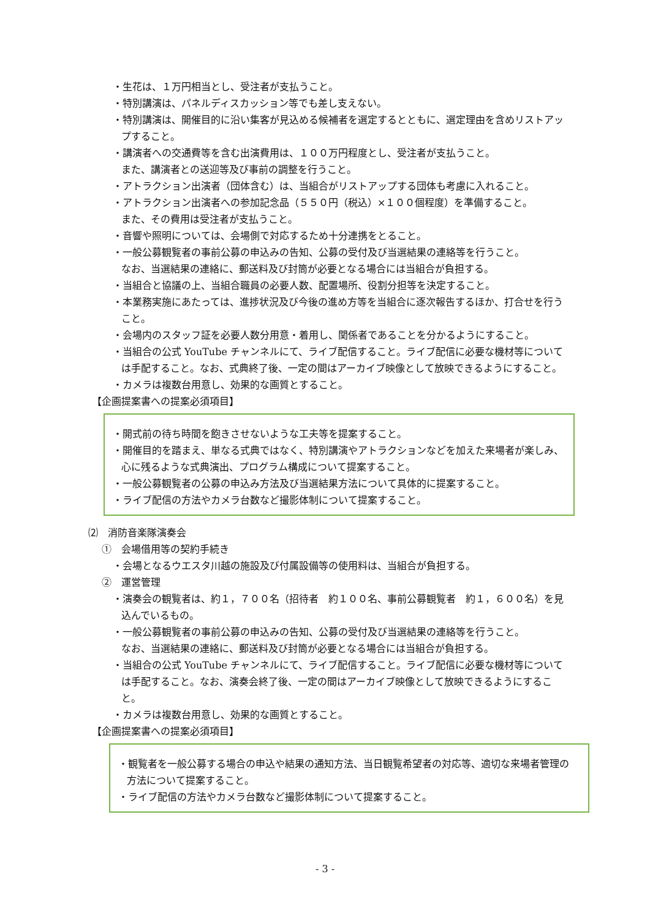・生花は、１万円相当とし、受注者が支払うこと。
・特別講演は、パネルディスカッション等でも差し支えない。
・特別講演は、開催目的に沿い集客が見込める候補者を選定するとともに、選定理由を含めリストアップすること。
・講演者への交通費等を含む出演費用は、１００万円程度とし、受注者が支払うこと。
また、講演者との送迎等及び事前の調整を行うこと。
・アトラクション出演者（団体含む）は、当組合がリストアップする団体も考慮に入れること。
・アトラクション出演者への参加記念品（５５０円（税込）×１００個程度）を準備すること。
また、その費用は受注者が支払うこと。
・音響や照明については、会場側で対応するため十分連携をとること。
・一般公募観覧者の事前公募の申込みの告知、公募の受付及び当選結果の連絡等を行うこと。
なお、当選結果の連絡に、郵送料及び封筒が必要となる場合には当組合が負担する。
・当組合と協議の上、当組合職員の必要人数、配置場所、役割分担等を決定すること。
・本業務実施にあたっては、進捗状況及び今後の進め方等を当組合に逐次報告するほか、打合せを行うこと。
・会場内のスタッフ証を必要人数分用意・着用し、関係者であることを分かるようにすること。
・当組合の公式 YouTube チャンネルにて、ライブ配信すること。ライブ配信に必要な機材等については手配すること。なお、式典終了後、一定の間はアーカイブ映像として放映できるようにすること。
・カメラは複数台用意し、効果的な画質とすること。
【企画提案書への提案必須項目】
・開式前の待ち時間を飽きさせないような工夫等を提案すること。
・開催目的を踏まえ、単なる式典ではなく、特別講演やアトラクションなどを加えた来場者が楽しみ、心に残るような式典演出、プログラム構成について提案すること。
・一般公募観覧者の公募の申込み方法及び当選結果方法について具体的に提案すること。
・ライブ配信の方法やカメラ台数など撮影体制について提案すること。
⑵　消防音楽隊演奏会
①　会場借用等の契約手続き
・会場となるウエスタ川越の施設及び付属設備等の使用料は、当組合が負担する。
②　運営管理
・演奏会の観覧者は、約１，７００名（招待者　約１００名、事前公募観覧者　約１，６００名）を見込んでいるもの。
・一般公募観覧者の事前公募の申込みの告知、公募の受付及び当選結果の連絡等を行うこと。
なお、当選結果の連絡に、郵送料及び封筒が必要となる場合には当組合が負担する。
・当組合の公式 YouTube チャンネルにて、ライブ配信すること。ライブ配信に必要な機材等については手配すること。なお、演奏会終了後、一定の間はアーカイブ映像として放映できるようにすること。
・カメラは複数台用意し、効果的な画質とすること。
【企画提案書への提案必須項目】
・観覧者を一般公募する場合の申込や結果の通知方法、当日観覧希望者の対応等、適切な来場者管理の方法について提案すること。
・ライブ配信の方法やカメラ台数など撮影体制について提案すること。
- 3 -